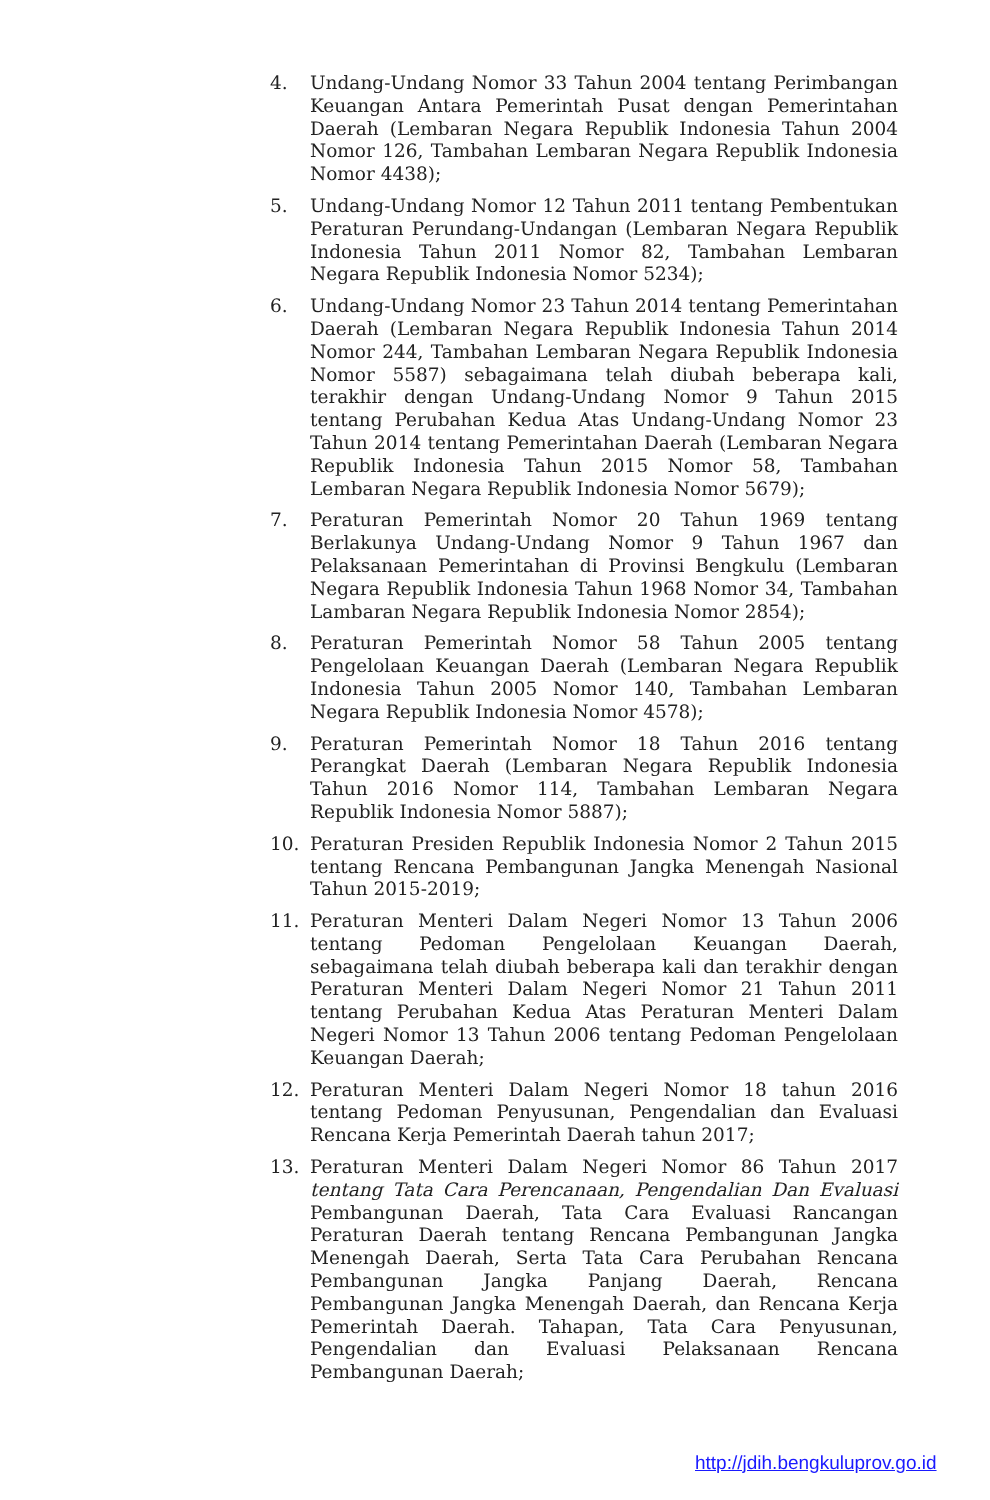4. Undang-Undang Nomor 33 Tahun 2004 tentang Perimbangan Keuangan Antara Pemerintah Pusat dengan Pemerintahan Daerah (Lembaran Negara Republik Indonesia Tahun 2004 Nomor 126, Tambahan Lembaran Negara Republik Indonesia Nomor 4438);
5. Undang-Undang Nomor 12 Tahun 2011 tentang Pembentukan Peraturan Perundang-Undangan (Lembaran Negara Republik Indonesia Tahun 2011 Nomor 82, Tambahan Lembaran Negara Republik Indonesia Nomor 5234);
6. Undang-Undang Nomor 23 Tahun 2014 tentang Pemerintahan Daerah (Lembaran Negara Republik Indonesia Tahun 2014 Nomor 244, Tambahan Lembaran Negara Republik Indonesia Nomor 5587) sebagaimana telah diubah beberapa kali, terakhir dengan Undang-Undang Nomor 9 Tahun 2015 tentang Perubahan Kedua Atas Undang-Undang Nomor 23 Tahun 2014 tentang Pemerintahan Daerah (Lembaran Negara Republik Indonesia Tahun 2015 Nomor 58, Tambahan Lembaran Negara Republik Indonesia Nomor 5679);
7. Peraturan Pemerintah Nomor 20 Tahun 1969 tentang Berlakunya Undang-Undang Nomor 9 Tahun 1967 dan Pelaksanaan Pemerintahan di Provinsi Bengkulu (Lembaran Negara Republik Indonesia Tahun 1968 Nomor 34, Tambahan Lambaran Negara Republik Indonesia Nomor 2854);
8. Peraturan Pemerintah Nomor 58 Tahun 2005 tentang Pengelolaan Keuangan Daerah (Lembaran Negara Republik Indonesia Tahun 2005 Nomor 140, Tambahan Lembaran Negara Republik Indonesia Nomor 4578);
9. Peraturan Pemerintah Nomor 18 Tahun 2016 tentang Perangkat Daerah (Lembaran Negara Republik Indonesia Tahun 2016 Nomor 114, Tambahan Lembaran Negara Republik Indonesia Nomor 5887);
10. Peraturan Presiden Republik Indonesia Nomor 2 Tahun 2015 tentang Rencana Pembangunan Jangka Menengah Nasional Tahun 2015-2019;
11. Peraturan Menteri Dalam Negeri Nomor 13 Tahun 2006 tentang Pedoman Pengelolaan Keuangan Daerah, sebagaimana telah diubah beberapa kali dan terakhir dengan Peraturan Menteri Dalam Negeri Nomor 21 Tahun 2011 tentang Perubahan Kedua Atas Peraturan Menteri Dalam Negeri Nomor 13 Tahun 2006 tentang Pedoman Pengelolaan Keuangan Daerah;
12. Peraturan Menteri Dalam Negeri Nomor 18 tahun 2016 tentang Pedoman Penyusunan, Pengendalian dan Evaluasi Rencana Kerja Pemerintah Daerah tahun 2017;
13. Peraturan Menteri Dalam Negeri Nomor 86 Tahun 2017 tentang Tata Cara Perencanaan, Pengendalian Dan Evaluasi Pembangunan Daerah, Tata Cara Evaluasi Rancangan Peraturan Daerah tentang Rencana Pembangunan Jangka Menengah Daerah, Serta Tata Cara Perubahan Rencana Pembangunan Jangka Panjang Daerah, Rencana Pembangunan Jangka Menengah Daerah, dan Rencana Kerja Pemerintah Daerah. Tahapan, Tata Cara Penyusunan, Pengendalian dan Evaluasi Pelaksanaan Rencana Pembangunan Daerah;
http://jdih.bengkuluprov.go.id